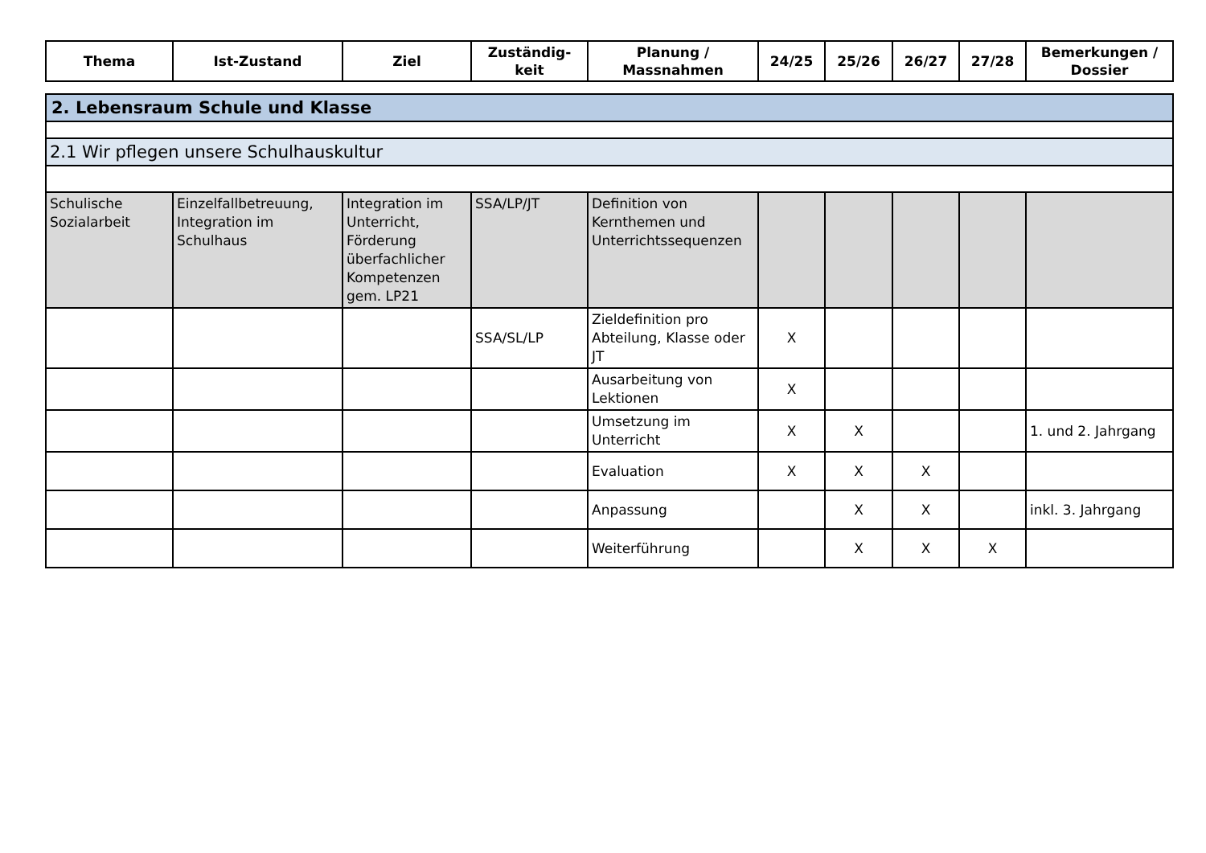| Thema | Ist-Zustand | Ziel | Zuständig- keit | Planung / Massnahmen | 24/25 | 25/26 | 26/27 | 27/28 | Bemerkungen / Dossier |
| --- | --- | --- | --- | --- | --- | --- | --- | --- | --- |
| 2. Lebensraum Schule und Klasse | | | | | | | | | |
| 2.1 Wir pflegen unsere Schulhauskultur | | | | | | | | | |
| Schulische Sozialarbeit | Einzelfallbetreuung, Integration im Schulhaus | Integration im Unterricht, Förderung überfachlicher Kompetenzen gem. LP21 | SSA/LP/JT | Definition von Kernthemen und Unterrichtssequenzen | | | | | |
| | | | SSA/SL/LP | Zieldefinition pro Abteilung, Klasse oder JT | X | | | | |
| | | | | Ausarbeitung von Lektionen | X | | | | |
| | | | | Umsetzung im Unterricht | X | X | | | 1. und 2. Jahrgang |
| | | | | Evaluation | X | X | X | | |
| | | | | Anpassung | | X | X | | inkl. 3. Jahrgang |
| | | | | Weiterführung | | X | X | X | |